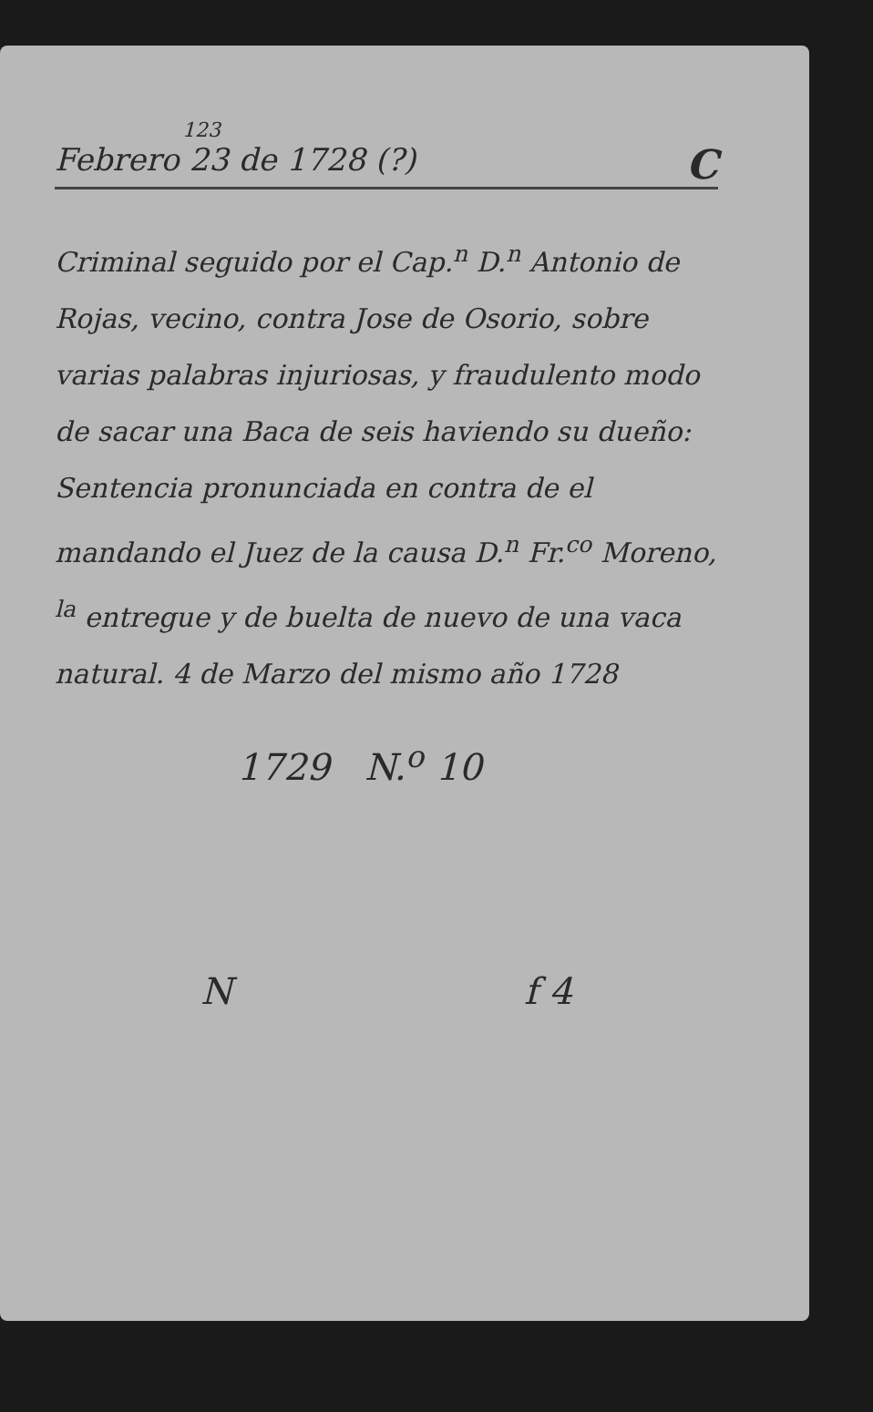123
Febrero 23 de 1728 (?) C
Criminal seguido por el Cap.<sup>n</sup> D.<sup>n</sup> Antonio de Rojas, vecino, contra Jose de Osorio, sobre varias palabras injuriosas, y fraudulento modo de sacar una Baca de seis haviendo su dueño: Sentencia pronunciada en contra de el mandando el Juez de la causa D.<sup>n</sup> Fr.<sup>co</sup> Moreno, <sup>la</sup> entregue y de buelta de nuevo de una vaca natural. 4 de Marzo del mismo año 1728
1729 N.<sup>o</sup> 10
Nf 4